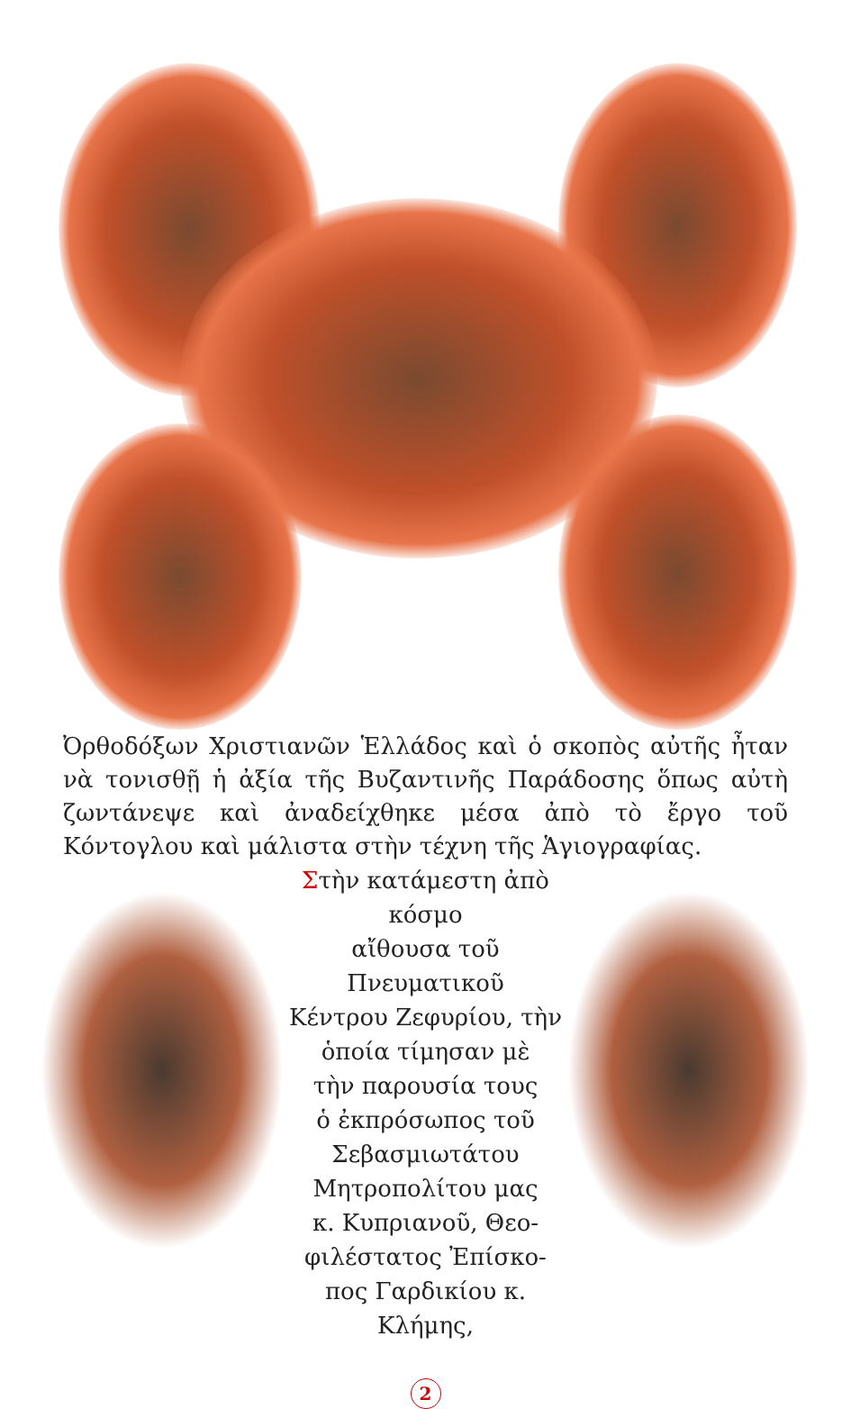Ὀρθοδόξων Χριστιανῶν Ἑλλάδος καὶ ὁ σκοπὸς αὐτῆς ἦταν νὰ τονισθῇ ἡ ἀξία τῆς Βυζαντινῆς Παράδοσης ὅπως αὐτὴ ζωντάνεψε καὶ ἀναδείχθηκε μέσα ἀπὸ τὸ ἔργο τοῦ Κόντογλου καὶ μάλιστα στὴν τέχνη τῆς Ἁγιογραφίας.
Στὴν κατάμεστη ἀπὸ κόσμο
αἴθουσα τοῦ Πνευματικοῦ
Κέντρου Ζεφυρίου, τὴν
ὁποία τίμησαν μὲ
τὴν παρουσία τους
ὁ ἐκπρόσωπος τοῦ
Σεβασμιωτάτου
Μητροπολίτου μας
κ. Κυπριανοῦ, Θεο-
φιλέστατος Ἐπίσκο-
πος Γαρδικίου κ. Κλήμης,
2